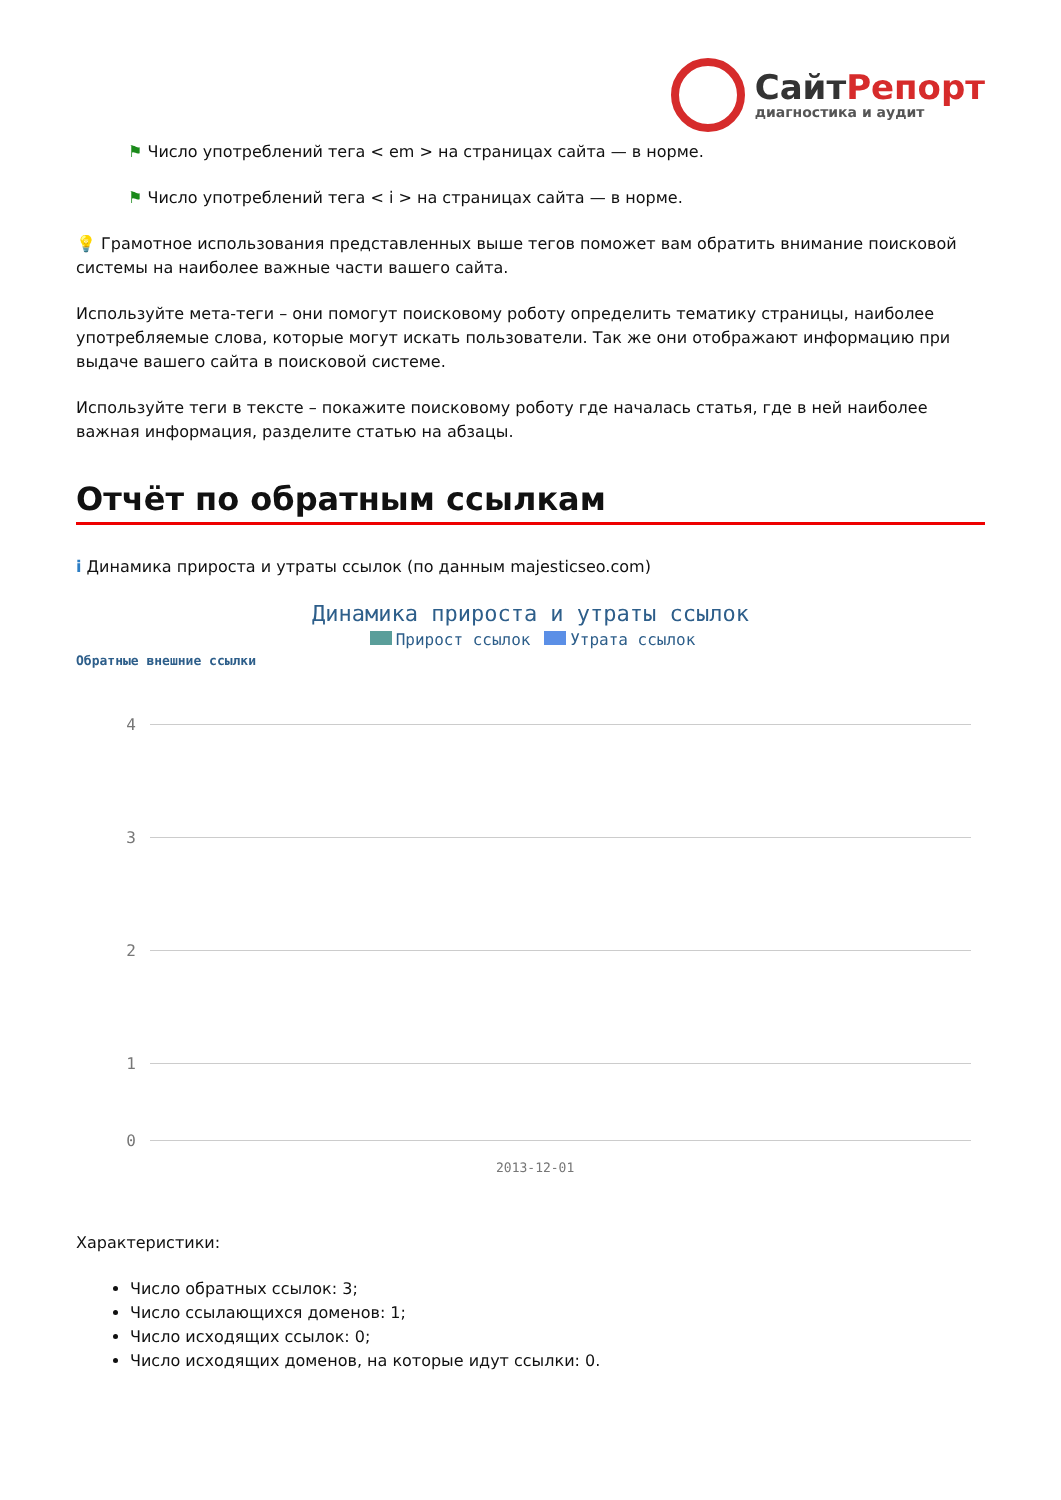СайтРепорт
диагностика и аудит
⚑ Число употреблений тега < em > на страницах сайта — в норме.
⚑ Число употреблений тега < i > на страницах сайта — в норме.
💡 Грамотное использования представленных выше тегов поможет вам обратить внимание поисковой системы на наиболее важные части вашего сайта.
Используйте мета-теги – они помогут поисковому роботу определить тематику страницы, наиболее употребляемые слова, которые могут искать пользователи. Так же они отображают информацию при выдаче вашего сайта в поисковой системе.
Используйте теги в тексте – покажите поисковому роботу где началась статья, где в ней наиболее важная информация, разделите статью на абзацы.
Отчёт по обратным ссылкам
i Динамика прироста и утраты ссылок (по данным majesticseo.com)
Динамика прироста и утраты ссылок
Прирост ссылок Утрата ссылок
Обратные внешние ссылки
4
3
2
1
0
2013-12-01
Характеристики:
Число обратных ссылок: 3;
Число ссылающихся доменов: 1;
Число исходящих ссылок: 0;
Число исходящих доменов, на которые идут ссылки: 0.